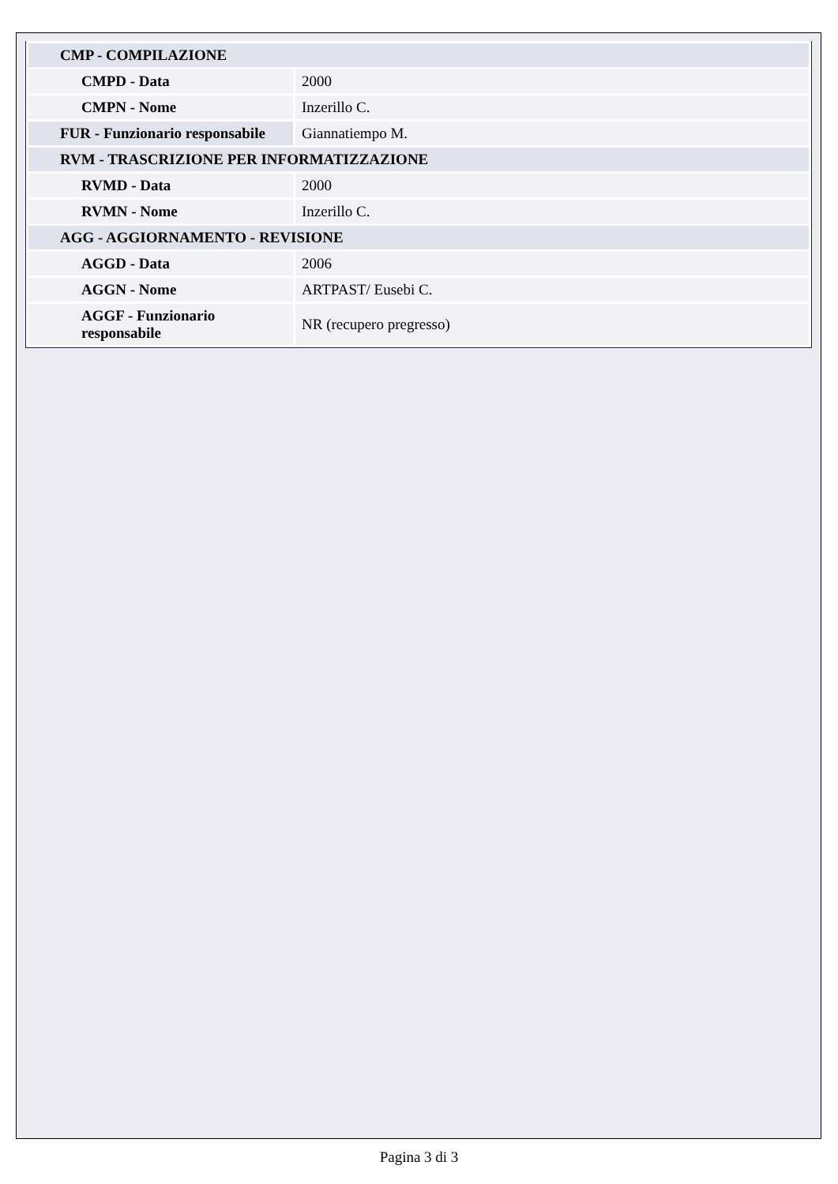| CMP - COMPILAZIONE | |
| CMPD - Data | 2000 |
| CMPN - Nome | Inzerillo C. |
| FUR - Funzionario responsabile | Giannatiempo M. |
| RVM - TRASCRIZIONE PER INFORMATIZZAZIONE | |
| RVMD - Data | 2000 |
| RVMN - Nome | Inzerillo C. |
| AGG - AGGIORNAMENTO - REVISIONE | |
| AGGD - Data | 2006 |
| AGGN - Nome | ARTPAST/ Eusebi C. |
| AGGF - Funzionario responsabile | NR (recupero pregresso) |
Pagina 3 di 3